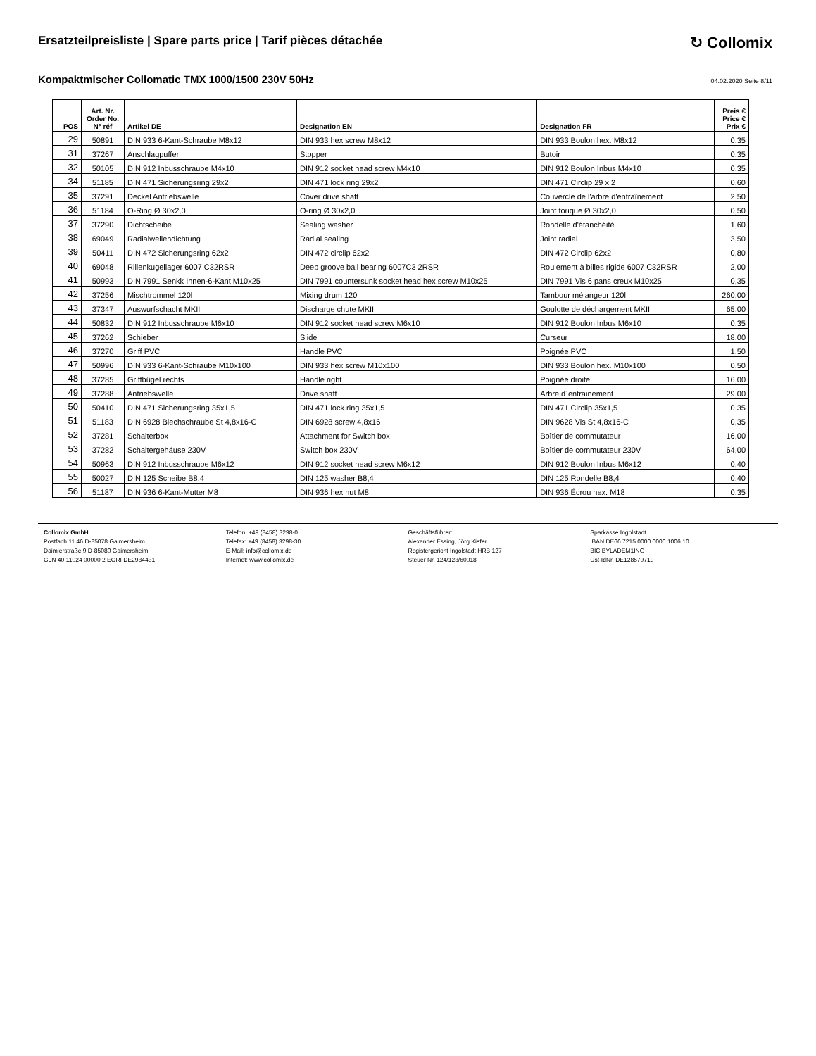Ersatzteilpreisliste | Spare parts price | Tarif pièces détachée
↻ Collomix
Kompaktmischer Collomatic TMX 1000/1500 230V 50Hz
04.02.2020 Seite 8/11
| POS | Art. Nr. Order No. N° réf | Artikel DE | Designation EN | Designation FR | Preis € Price € Prix € |
| --- | --- | --- | --- | --- | --- |
| 29 | 50891 | DIN 933 6-Kant-Schraube M8x12 | DIN 933 hex screw M8x12 | DIN 933 Boulon hex. M8x12 | 0,35 |
| 31 | 37267 | Anschlagpuffer | Stopper | Butoir | 0,35 |
| 32 | 50105 | DIN 912 Inbusschraube M4x10 | DIN 912 socket head screw M4x10 | DIN 912 Boulon Inbus M4x10 | 0,35 |
| 34 | 51185 | DIN 471 Sicherungsring 29x2 | DIN 471 lock ring 29x2 | DIN 471 Circlip 29 x 2 | 0,60 |
| 35 | 37291 | Deckel Antriebswelle | Cover drive shaft | Couvercle de l'arbre d'entraînement | 2,50 |
| 36 | 51184 | O-Ring Ø 30x2,0 | O-ring Ø 30x2,0 | Joint torique Ø 30x2,0 | 0,50 |
| 37 | 37290 | Dichtscheibe | Sealing washer | Rondelle d'étanchéité | 1,60 |
| 38 | 69049 | Radialwellendichtung | Radial sealing | Joint radial | 3,50 |
| 39 | 50411 | DIN 472 Sicherungsring 62x2 | DIN 472 circlip 62x2 | DIN 472 Circlip 62x2 | 0,80 |
| 40 | 69048 | Rillenkugellager 6007 C32RSR | Deep groove ball bearing 6007C3 2RSR | Roulement à billes rigide 6007 C32RSR | 2,00 |
| 41 | 50993 | DIN 7991 Senkk Innen-6-Kant M10x25 | DIN 7991 countersunk socket head hex screw M10x25 | DIN 7991 Vis 6 pans creux M10x25 | 0,35 |
| 42 | 37256 | Mischtrommel 120l | Mixing drum 120l | Tambour mélangeur 120l | 260,00 |
| 43 | 37347 | Auswurfschacht MKII | Discharge chute MKII | Goulotte de déchargement MKII | 65,00 |
| 44 | 50832 | DIN 912 Inbusschraube M6x10 | DIN 912 socket head screw M6x10 | DIN 912 Boulon Inbus M6x10 | 0,35 |
| 45 | 37262 | Schieber | Slide | Curseur | 18,00 |
| 46 | 37270 | Griff PVC | Handle PVC | Poignée PVC | 1,50 |
| 47 | 50996 | DIN 933 6-Kant-Schraube M10x100 | DIN 933 hex screw M10x100 | DIN 933 Boulon hex. M10x100 | 0,50 |
| 48 | 37285 | Griffbügel rechts | Handle right | Poignée droite | 16,00 |
| 49 | 37288 | Antriebswelle | Drive shaft | Arbre d´entrainement | 29,00 |
| 50 | 50410 | DIN 471 Sicherungsring 35x1,5 | DIN 471 lock ring 35x1,5 | DIN 471 Circlip 35x1,5 | 0,35 |
| 51 | 51183 | DIN 6928 Blechschraube St 4,8x16-C | DIN 6928 screw 4,8x16 | DIN 9628 Vis St 4,8x16-C | 0,35 |
| 52 | 37281 | Schalterbox | Attachment for Switch box | Boîtier de commutateur | 16,00 |
| 53 | 37282 | Schaltergehäuse 230V | Switch box 230V | Boîtier de commutateur 230V | 64,00 |
| 54 | 50963 | DIN 912 Inbusschraube M6x12 | DIN 912 socket head screw M6x12 | DIN 912 Boulon Inbus M6x12 | 0,40 |
| 55 | 50027 | DIN 125 Scheibe B8,4 | DIN 125 washer B8,4 | DIN 125 Rondelle B8,4 | 0,40 |
| 56 | 51187 | DIN 936 6-Kant-Mutter M8 | DIN 936 hex nut M8 | DIN 936 Écrou hex. M18 | 0,35 |
Collomix GmbH
Postfach 11 46 D-85078 Gaimersheim
Daimlerstraße 9 D-85080 Gaimersheim
GLN 40 11024 00000 2 EORI DE2984431
Telefon: +49 (8458) 3298-0
Telefax: +49 (8458) 3298-30
E-Mail: info@collomix.de
Internet: www.collomix.de
Geschäftsführer:
Alexander Essing, Jörg Kiefer
Registergericht Ingolstadt HRB 127
Steuer Nr. 124/123/60018
Sparkasse Ingolstadt
IBAN DE66 7215 0000 0000 1006 10
BIC BYLADEM1ING
Ust-IdNr. DE128579719